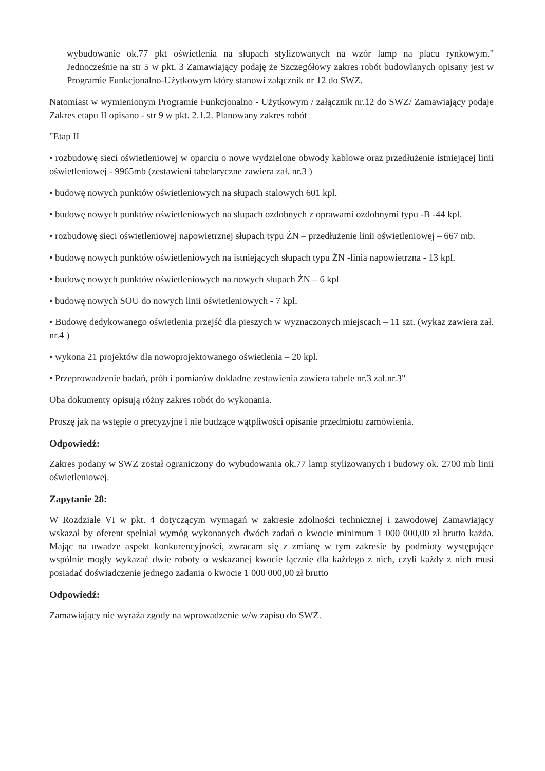wybudowanie ok.77 pkt oświetlenia na słupach stylizowanych na wzór lamp na placu rynkowym." Jednocześnie na str 5 w pkt. 3 Zamawiający podaję że Szczegółowy zakres robót budowlanych opisany jest w Programie Funkcjonalno-Użytkowym który stanowi załącznik nr 12 do SWZ.
Natomiast w wymienionym Programie Funkcjonalno - Użytkowym / załącznik nr.12 do SWZ/ Zamawiający podaje Zakres etapu II opisano - str 9 w pkt. 2.1.2. Planowany zakres robót
"Etap II
• rozbudowę sieci oświetleniowej w oparciu o nowe wydzielone obwody kablowe oraz przedłużenie istniejącej linii oświetleniowej - 9965mb (zestawieni tabelaryczne zawiera zał. nr.3 )
• budowę nowych punktów oświetleniowych na słupach stalowych 601 kpl.
• budowę nowych punktów oświetleniowych na słupach ozdobnych z oprawami ozdobnymi typu -B -44 kpl.
• rozbudowę sieci oświetleniowej napowietrznej słupach typu ŻN – przedłużenie linii oświetleniowej – 667 mb.
• budowę nowych punktów oświetleniowych na istniejących słupach typu ŻN -linia napowietrzna - 13 kpl.
• budowę nowych punktów oświetleniowych na nowych słupach ŻN – 6 kpl
• budowę nowych SOU do nowych linii oświetleniowych - 7 kpl.
• Budowę dedykowanego oświetlenia przejść dla pieszych w wyznaczonych miejscach – 11 szt. (wykaz zawiera zał. nr.4 )
• wykona 21 projektów dla nowoprojektowanego oświetlenia – 20 kpl.
• Przeprowadzenie badań, prób i pomiarów dokładne zestawienia zawiera tabele nr.3 zał.nr.3"
Oba dokumenty opisują różny zakres robót do wykonania.
Proszę jak na wstępie o precyzyjne i nie budzące wątpliwości opisanie przedmiotu zamówienia.
Odpowiedź:
Zakres podany w SWZ został ograniczony do wybudowania ok.77 lamp stylizowanych i budowy ok. 2700 mb linii oświetleniowej.
Zapytanie 28:
W Rozdziale VI w pkt. 4 dotyczącym wymagań w zakresie zdolności technicznej i zawodowej Zamawiający wskazał by oferent spełniał wymóg wykonanych dwóch zadań o kwocie minimum 1 000 000,00 zł brutto każda. Mając na uwadze aspekt konkurencyjności, zwracam się z zmianę w tym zakresie by podmioty występujące wspólnie mogły wykazać dwie roboty o wskazanej kwocie łącznie dla każdego z nich, czyli każdy z nich musi posiadać doświadczenie jednego zadania o kwocie 1 000 000,00 zł brutto
Odpowiedź:
Zamawiający nie wyraża zgody na wprowadzenie w/w zapisu do SWZ.